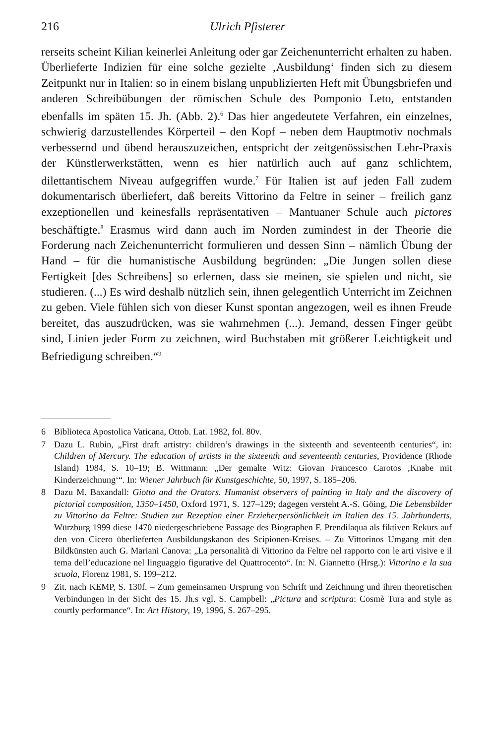216 Ulrich Pfisterer
rerseits scheint Kilian keinerlei Anleitung oder gar Zeichenunterricht erhalten zu haben. Überlieferte Indizien für eine solche gezielte ‚Ausbildung‘ finden sich zu diesem Zeitpunkt nur in Italien: so in einem bislang unpublizierten Heft mit Übungsbriefen und anderen Schreibübungen der römischen Schule des Pomponio Leto, entstanden ebenfalls im späten 15. Jh. (Abb. 2).<sup>6</sup> Das hier angedeutete Verfahren, ein einzelnes, schwierig darzustellendes Körperteil – den Kopf – neben dem Hauptmotiv nochmals verbessernd und übend herauszuzeichen, entspricht der zeitgenössischen Lehr-Praxis der Künstlerwerkstätten, wenn es hier natürlich auch auf ganz schlichtem, dilettantischem Niveau aufgegriffen wurde.<sup>7</sup> Für Italien ist auf jeden Fall zudem dokumentarisch überliefert, daß bereits Vittorino da Feltre in seiner – freilich ganz exzeptionellen und keinesfalls repräsentativen – Mantuaner Schule auch pictores beschäftigte.<sup>8</sup> Erasmus wird dann auch im Norden zumindest in der Theorie die Forderung nach Zeichenunterricht formulieren und dessen Sinn – nämlich Übung der Hand – für die humanistische Ausbildung begründen: „Die Jungen sollen diese Fertigkeit [des Schreibens] so erlernen, dass sie meinen, sie spielen und nicht, sie studieren. (...) Es wird deshalb nützlich sein, ihnen gelegentlich Unterricht im Zeichnen zu geben. Viele fühlen sich von dieser Kunst spontan angezogen, weil es ihnen Freude bereitet, das auszudrücken, was sie wahrnehmen (...). Jemand, dessen Finger geübt sind, Linien jeder Form zu zeichnen, wird Buchstaben mit größerer Leichtigkeit und Befriedigung schreiben.“<sup>9</sup>
6 Biblioteca Apostolica Vaticana, Ottob. Lat. 1982, fol. 80v.
7 Dazu L. Rubin, „First draft artistry: children’s drawings in the sixteenth and seventeenth centuries“, in: Children of Mercury. The education of artists in the sixteenth and seventeenth centuries, Providence (Rhode Island) 1984, S. 10–19; B. Wittmann: „Der gemalte Witz: Giovan Francesco Carotos ‚Knabe mit Kinderzeichnung‘“. In: Wiener Jahrbuch für Kunstgeschichte, 50, 1997, S. 185–206.
8 Dazu M. Baxandall: Giotto and the Orators. Humanist observers of painting in Italy and the discovery of pictorial composition, 1350–1450, Oxford 1971, S. 127–129; dagegen versteht A.-S. Göing, Die Lebensbilder zu Vittorino da Feltre: Studien zur Rezeption einer Erzieherpersönlichkeit im Italien des 15. Jahrhunderts, Würzburg 1999 diese 1470 niedergeschriebene Passage des Biographen F. Prendilaqua als fiktiven Rekurs auf den von Cicero überlieferten Ausbildungskanon des Scipionen-Kreises. – Zu Vittorinos Umgang mit den Bildkünsten auch G. Mariani Canova: „La personalità di Vittorino da Feltre nel rapporto con le arti visive e il tema dell’educazione nel linguaggio figurative del Quattrocento“. In: N. Giannetto (Hrsg.): Vittorino e la sua scuola, Florenz 1981, S. 199–212.
9 Zit. nach KEMP, S. 130f. – Zum gemeinsamen Ursprung von Schrift und Zeichnung und ihren theoretischen Verbindungen in der Sicht des 15. Jh.s vgl. S. Campbell: „Pictura and scriptura: Cosmè Tura and style as courtly performance“. In: Art History, 19, 1996, S. 267–295.